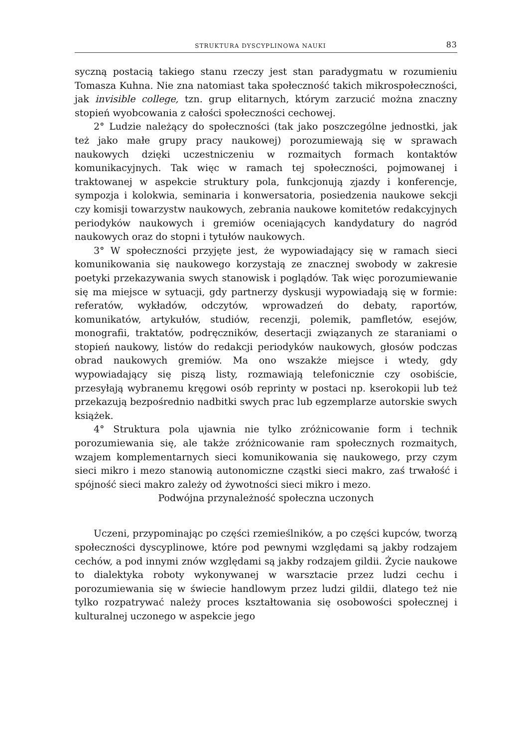STRUKTURA DYSCYPLINOWA NAUKI 83
syczną postacią takiego stanu rzeczy jest stan paradygmatu w rozumieniu Tomasza Kuhna. Nie zna natomiast taka społeczność takich mikrospołeczności, jak invisible college, tzn. grup elitarnych, którym zarzucić można znaczny stopień wyobcowania z całości społeczności cechowej.
2° Ludzie należący do społeczności (tak jako poszczególne jednostki, jak też jako małe grupy pracy naukowej) porozumiewają się w sprawach naukowych dzięki uczestniczeniu w rozmaitych formach kontaktów komunikacyjnych. Tak więc w ramach tej społeczności, pojmowanej i traktowanej w aspekcie struktury pola, funkcjonują zjazdy i konferencje, sympozja i kolokwia, seminaria i konwersatoria, posiedzenia naukowe sekcji czy komisji towarzystw naukowych, zebrania naukowe komitetów redakcyjnych periodyków naukowych i gremiów oceniających kandydatury do nagród naukowych oraz do stopni i tytułów naukowych.
3° W społeczności przyjęte jest, że wypowiadający się w ramach sieci komunikowania się naukowego korzystają ze znacznej swobody w zakresie poetyki przekazywania swych stanowisk i poglądów. Tak więc porozumiewanie się ma miejsce w sytuacji, gdy partnerzy dyskusji wypowiadają się w formie: referatów, wykładów, odczytów, wprowadzeń do debaty, raportów, komunikatów, artykułów, studiów, recenzji, polemik, pamfletów, esejów, monografii, traktatów, podręczników, desertacji związanych ze staraniami o stopień naukowy, listów do redakcji periodyków naukowych, głosów podczas obrad naukowych gremiów. Ma ono wszakże miejsce i wtedy, gdy wypowiadający się piszą listy, rozmawiają telefonicznie czy osobiście, przesyłają wybranemu kręgowi osób reprinty w postaci np. kserokopii lub też przekazują bezpośrednio nadbitki swych prac lub egzemplarze autorskie swych książek.
4° Struktura pola ujawnia nie tylko zróżnicowanie form i technik porozumiewania się, ale także zróżnicowanie ram społecznych rozmaitych, wzajem komplementarnych sieci komunikowania się naukowego, przy czym sieci mikro i mezo stanowią autonomiczne cząstki sieci makro, zaś trwałość i spójność sieci makro zależy od żywotności sieci mikro i mezo.
Podwójna przynależność społeczna uczonych
Uczeni, przypominając po części rzemieślników, a po części kupców, tworzą społeczności dyscyplinowe, które pod pewnymi względami są jakby rodzajem cechów, a pod innymi znów względami są jakby rodzajem gildii. Życie naukowe to dialektyka roboty wykonywanej w warsztacie przez ludzi cechu i porozumiewania się w świecie handlowym przez ludzi gildii, dlatego też nie tylko rozpatrywać należy proces kształtowania się osobowości społecznej i kulturalnej uczonego w aspekcie jego